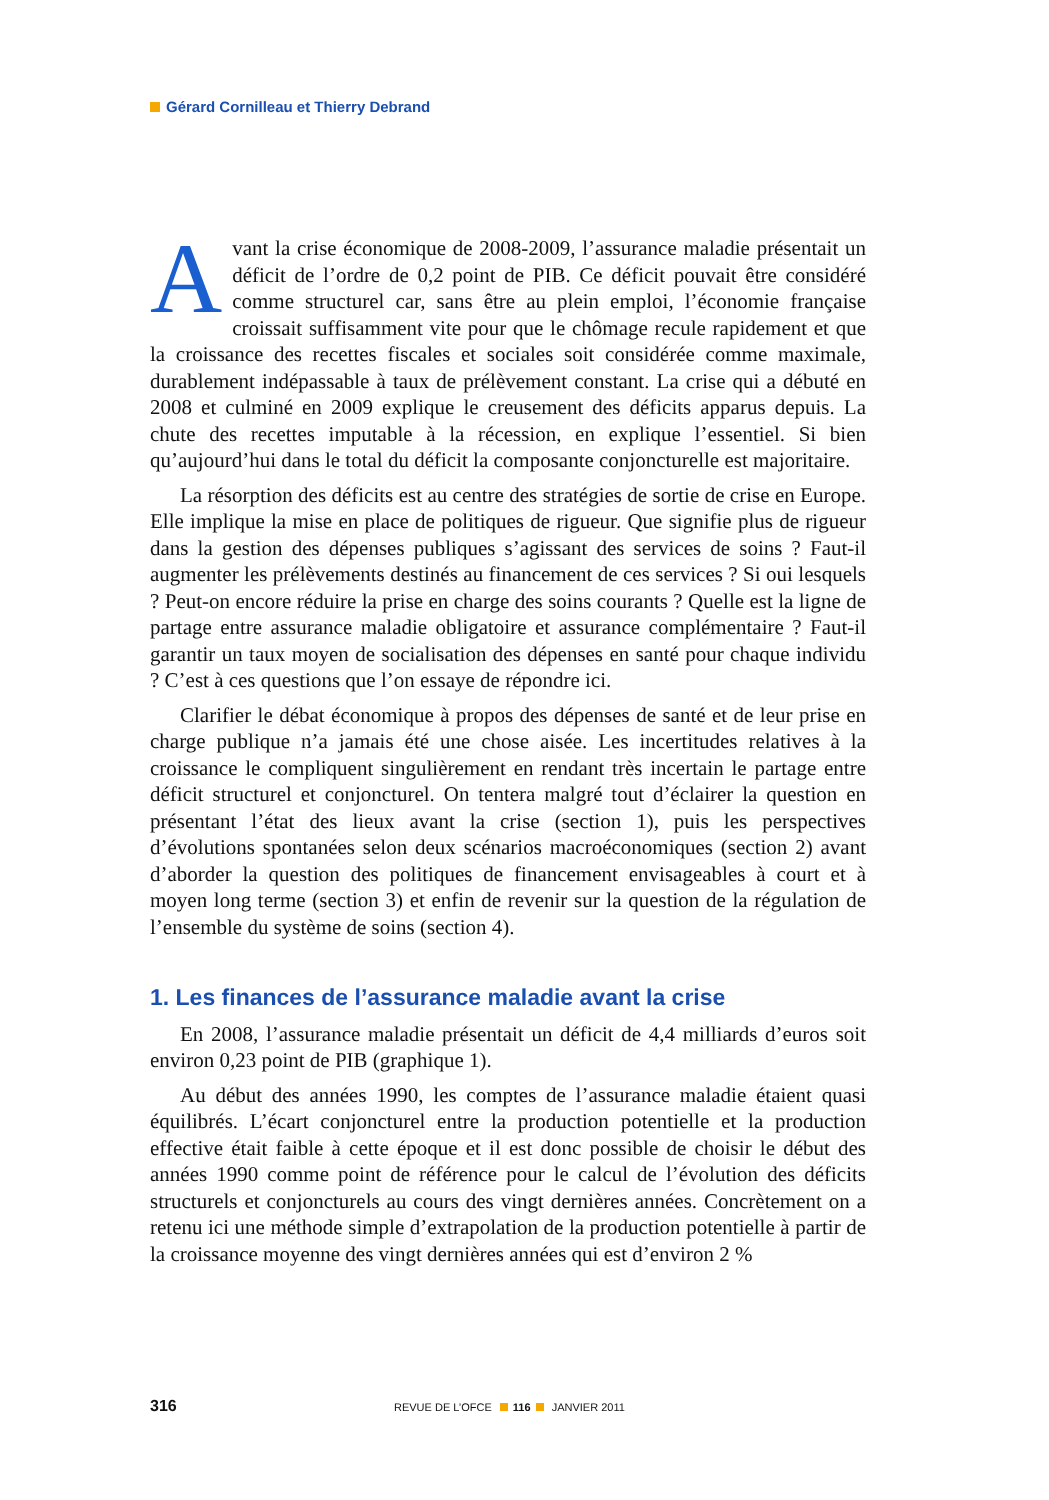Gérard Cornilleau et Thierry Debrand
Avant la crise économique de 2008-2009, l’assurance maladie présentait un déficit de l’ordre de 0,2 point de PIB. Ce déficit pouvait être considéré comme structurel car, sans être au plein emploi, l’économie française croissait suffisamment vite pour que le chômage recule rapidement et que la croissance des recettes fiscales et sociales soit considérée comme maximale, durablement indépassable à taux de prélèvement constant. La crise qui a débuté en 2008 et culminé en 2009 explique le creusement des déficits apparus depuis. La chute des recettes imputable à la récession, en explique l’essentiel. Si bien qu’aujourd’hui dans le total du déficit la composante conjoncturelle est majoritaire.
La résorption des déficits est au centre des stratégies de sortie de crise en Europe. Elle implique la mise en place de politiques de rigueur. Que signifie plus de rigueur dans la gestion des dépenses publiques s’agissant des services de soins ? Faut-il augmenter les prélèvements destinés au financement de ces services ? Si oui lesquels ? Peut-on encore réduire la prise en charge des soins courants ? Quelle est la ligne de partage entre assurance maladie obligatoire et assurance complémentaire ? Faut-il garantir un taux moyen de socialisation des dépenses en santé pour chaque individu ? C’est à ces questions que l’on essaye de répondre ici.
Clarifier le débat économique à propos des dépenses de santé et de leur prise en charge publique n’a jamais été une chose aisée. Les incertitudes relatives à la croissance le compliquent singulièrement en rendant très incertain le partage entre déficit structurel et conjoncturel. On tentera malgré tout d’éclairer la question en présentant l’état des lieux avant la crise (section 1), puis les perspectives d’évolutions spontanées selon deux scénarios macroéconomiques (section 2) avant d’aborder la question des politiques de financement envisageables à court et à moyen long terme (section 3) et enfin de revenir sur la question de la régulation de l’ensemble du système de soins (section 4).
1. Les finances de l’assurance maladie avant la crise
En 2008, l’assurance maladie présentait un déficit de 4,4 milliards d’euros soit environ 0,23 point de PIB (graphique 1).
Au début des années 1990, les comptes de l’assurance maladie étaient quasi équilibrés. L’écart conjoncturel entre la production potentielle et la production effective était faible à cette époque et il est donc possible de choisir le début des années 1990 comme point de référence pour le calcul de l’évolution des déficits structurels et conjoncturels au cours des vingt dernières années. Concrètement on a retenu ici une méthode simple d’extrapolation de la production potentielle à partir de la croissance moyenne des vingt dernières années qui est d’environ 2 %
316 REVUE DE L’OFCE 116 JANVIER 2011